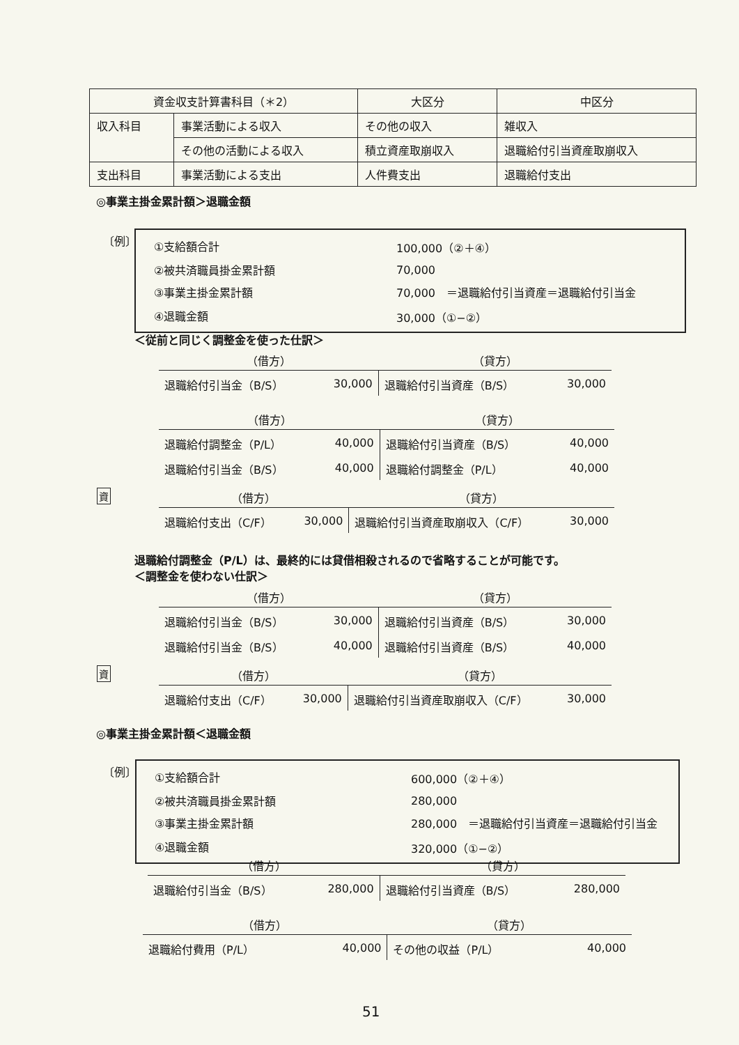| 資金収支計算書科目（＊2） | | 大区分 | 中区分 |
| 収入科目 | 事業活動による収入 | その他の収入 | 雑収入 |
| | その他の活動による収入 | 積立資産取崩収入 | 退職給付引当資産取崩収入 |
| 支出科目 | 事業活動による支出 | 人件費支出 | 退職給付支出 |
◎事業主掛金累計額＞退職金額
〔例〕
| ①支給額合計 | 100,000（②＋④） |
| ②被共済職員掛金累計額 | 70,000 |
| ③事業主掛金累計額 | 70,000 ＝退職給付引当資産＝退職給付引当金 |
| ④退職金額 | 30,000（①−②） |
＜従前と同じく調整金を使った仕訳＞
| （借方） | | （貸方） | |
| --- | --- | --- | --- |
| 退職給付引当金（B/S） | 30,000 | 退職給付引当資産（B/S） | 30,000 |
| （借方） | | （貸方） | |
| --- | --- | --- | --- |
| 退職給付調整金（P/L） | 40,000 | 退職給付引当資産（B/S） | 40,000 |
| 退職給付引当金（B/S） | 40,000 | 退職給付調整金（P/L） | 40,000 |
資
| （借方） | | （貸方） | |
| --- | --- | --- | --- |
| 退職給付支出（C/F） | 30,000 | 退職給付引当資産取崩収入（C/F） | 30,000 |
退職給付調整金（P/L）は、最終的には貸借相殺されるので省略することが可能です。
＜調整金を使わない仕訳＞
| （借方） | | （貸方） | |
| --- | --- | --- | --- |
| 退職給付引当金（B/S） | 30,000 | 退職給付引当資産（B/S） | 30,000 |
| 退職給付引当金（B/S） | 40,000 | 退職給付引当資産（B/S） | 40,000 |
資
| （借方） | | （貸方） | |
| --- | --- | --- | --- |
| 退職給付支出（C/F） | 30,000 | 退職給付引当資産取崩収入（C/F） | 30,000 |
◎事業主掛金累計額＜退職金額
〔例〕
| ①支給額合計 | 600,000（②＋④） |
| ②被共済職員掛金累計額 | 280,000 |
| ③事業主掛金累計額 | 280,000 ＝退職給付引当資産＝退職給付引当金 |
| ④退職金額 | 320,000（①−②） |
| （借方） | | （貸方） | |
| --- | --- | --- | --- |
| 退職給付引当金（B/S） | 280,000 | 退職給付引当資産（B/S） | 280,000 |
| （借方） | | （貸方） | |
| --- | --- | --- | --- |
| 退職給付費用（P/L） | 40,000 | その他の収益（P/L） | 40,000 |
51